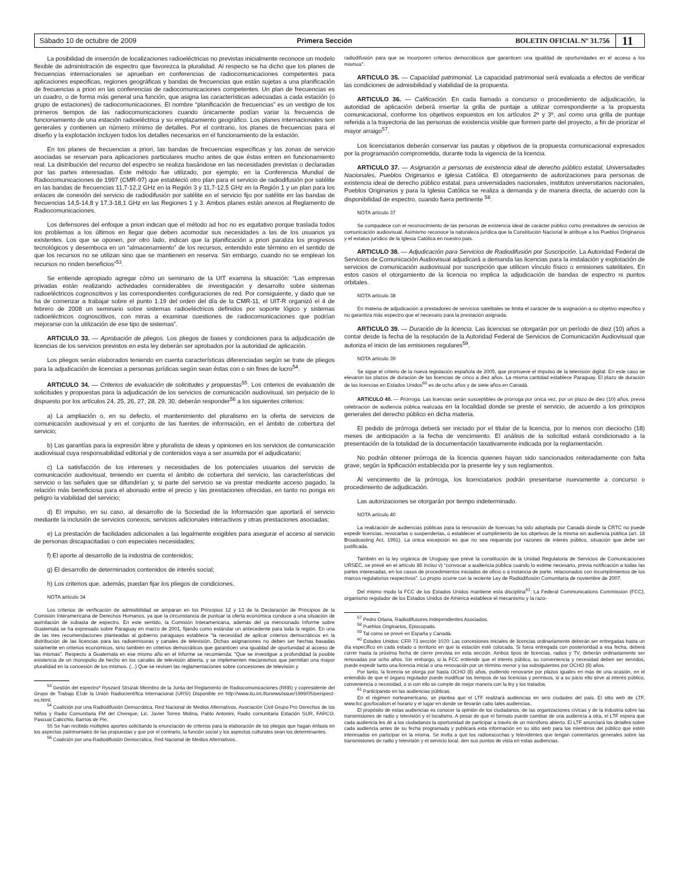Sábado 10 de octubre de 2009 Primera Sección BOLETIN OFICIAL Nº 31.756 11
La posibilidad de inserción de localizaciones radioeléctricas no previstas inicialmente reconoce un modelo flexible de administración de espectro que favorezca la pluralidad. Al respecto se ha dicho que los planes de frecuencias internacionales se aprueban en conferencias de radiocomunicaciones competentes para aplicaciones especificas, regiones geográficas y bandas de frecuencias que están sujetas a una planificación de frecuencias a priori en las conferencias de radiocomunicaciones competentes. Un plan de frecuencias es un cuadro, o de forma más general una función, que asigna las características adecuadas a cada estación (o grupo de estaciones) de radiocomunicaciones. El nombre “planificación de frecuencias” es un vestigio de los primeros tiempos de las radiocomunicaciones cuando únicamente podían variar la frecuencia de funcionamiento de una estación radioeléctrica y su emplazamiento geográfico. Los planes internacionales son generales y contienen un número mínimo de detalles. Por el contrario, los planes de frecuencias para el diseño y la explotación incluyen todos los detalles necesarios en el funcionamiento de la estación.
En los planes de frecuencias a priori, las bandas de frecuencias específicas y las zonas de servicio asociadas se reservan para aplicaciones particulares mucho antes de que éstas entren en funcionamiento real. La distribución del recurso del espectro se realiza basándose en las necesidades previstas o declaradas por las partes interesadas. Este método fue utilizado, por ejemplo, en la Conferencia Mundial de Radiocomunicaciones de 1997 (CMR-97) que estableció otro plan para el servicio de radiodifusión por satélite en las bandas de frecuencias 11,7-12,2 GHz en la Región 3 y 11,7-12,5 GHz en la Región 1 y un plan para los enlaces de conexión del servicio de radiodifusión por satélite en el servicio fijo por satélite en las bandas de frecuencias 14,5-14,8 y 17,3-18,1 GHz en las Regiones 1 y 3. Ambos planes están anexos al Reglamento de Radiocomunicaciones.
Los defensores del enfoque a priori indican que el método ad hoc no es equitativo porque traslada todos los problemas a los últimos en llegar que deben acomodar sus necesidades a las de los usuarios ya existentes. Los que se oponen, por otro lado, indican que la planificación a priori paraliza los progresos tecnológicos y desemboca en un “almacenamiento” de los recursos, entendido este término en el sentido de que los recursos no se utilizan sino que se mantienen en reserva. Sin embargo, cuando no se emplean los recursos no rinden beneficios”<sup>53</sup>.
Se entiende apropiado agregar cómo un seminario de la UIT examina la situación: “Las empresas privadas están realizando actividades considerables de investigación y desarrollo sobre sistemas radioeléctricos cognoscitivos y las correspondientes configuraciones de red. Por consiguiente, y dado que se ha de comenzar a trabajar sobre el punto 1.19 del orden del día de la CMR-11, el UIT-R organizó el 4 de febrero de 2008 un seminario sobre sistemas radioeléctricos definidos por soporte lógico y sistemas radioeléctricos cognoscitivos, con miras a examinar cuestiones de radiocomunicaciones que podrían mejorarse con la utilización de ese tipo de sistemas”.
ARTICULO 33. — Aprobación de pliegos. Los pliegos de bases y condiciones para la adjudicación de licencias de los servicios previstos en esta ley deberán ser aprobados por la autoridad de aplicación.
Los pliegos serán elaborados teniendo en cuenta características diferenciadas según se trate de pliegos para la adjudicación de licencias a personas jurídicas según sean éstas con o sin fines de lucro<sup>54</sup>.
ARTICULO 34. — Criterios de evaluación de solicitudes y propuestas<sup>55</sup>. Los criterios de evaluación de solicitudes y propuestas para la adjudicación de los servicios de comunicación audiovisual, sin perjuicio de lo dispuesto por los artículos 24, 25, 26, 27, 28, 29, 30, deberán responder<sup>56</sup> a los siguientes criterios:
a) La ampliación o, en su defecto, el mantenimiento del pluralismo en la oferta de servicios de comunicación audiovisual y en el conjunto de las fuentes de información, en el ámbito de cobertura del servicio;
b) Las garantías para la expresión libre y pluralista de ideas y opiniones en los servicios de comunicación audiovisual cuya responsabilidad editorial y de contenidos vaya a ser asumida por el adjudicatario;
c) La satisfacción de los intereses y necesidades de los potenciales usuarios del servicio de comunicación audiovisual, teniendo en cuenta el ámbito de cobertura del servicio, las características del servicio o las señales que se difundirían y, si parte del servicio se va prestar mediante acceso pagado, la relación más beneficiosa para el abonado entre el precio y las prestaciones ofrecidas, en tanto no ponga en peligro la viabilidad del servicio;
d) El impulso, en su caso, al desarrollo de la Sociedad de la Información que aportará el servicio mediante la inclusión de servicios conexos, servicios adicionales interactivos y otras prestaciones asociadas;
e) La prestación de facilidades adicionales a las legalmente exigibles para asegurar el acceso al servicio de personas discapacitadas o con especiales necesidades;
f) El aporte al desarrollo de la industria de contenidos;
g) El desarrollo de determinados contenidos de interés social;
h) Los criterios que, además, puedan fijar los pliegos de condiciones.
NOTA artículo 34
Los criterios de verificación de admisibilidad se amparan en los Principios 12 y 13 de la Declaración de Principios de la Comisión Interamericana de Derechos Humanos, ya que la circunstancia de puntuar la oferta económica conduce a una situación de asimilación de subasta de espectro. En este sentido, la Comisión Interamericana, además del ya mencionado Informe sobre Guatemala se ha expresado sobre Paraguay en marzo de 2001, fijando como estándar un antecedente para toda la región. En una de las tres recomendaciones planteadas al gobierno paraguayo establece “la necesidad de aplicar criterios democráticos en la distribución de las licencias para las radioemisoras y canales de televisión. Dichas asignaciones no deben ser hechas basadas solamente en criterios económicos, sino también en criterios democráticos que garanticen una igualdad de oportunidad al acceso de las mismas”. Respecto a Guatemala en ese mismo año en el Informe se recomienda: “Que se investigue a profundidad la posible existencia de un monopolio de hecho en los canales de televisión abierta, y se implementen mecanismos que permitan una mayor pluralidad en la concesión de los mismos. (...) Que se revisen las reglamentaciones sobre concesiones de televisión y
<sup>53</sup> Gestión del espectro* Ryszard Struzak Miembro de la Junta del Reglamento de Radiocomunicaciones (RRB) y copresidente del Grupo de Trabajo E1de la Unión Radiocientífica Internacional (URSI) Disponible en http://www.itu.int./itunews/issue/1999/05/perspect-es.html.
<sup>54</sup> Coalición por una Radiodifusión Democrática, Red Nacional de Medios Alternativos, Asociación Civil Grupo Pro Derechos de los Niños y Radio Comunitaria FM del Chenque, Lic. Javier Torres Molina, Pablo Antonini, Radio comunitaria Estación SUR, FARCO, Pascual Calicchio, Barrios de Pie.
55 Se han recibido múltiples aportes solicitando la enunciación de criterios para la elaboración de los pliegos que hagan énfasis en los aspectos patrimoniales de las propuestas y que por el contrario, la función social y los aspectos culturales sean los determinantes.
<sup>56</sup> Coalición por una Radiodifusión Democrática, Red Nacional de Medios Alternativos.
radiodifusión para que se incorporen criterios democráticos que garanticen una igualdad de oportunidades en el acceso a los mismos”.
ARTICULO 35. — Capacidad patrimonial. La capacidad patrimonial será evaluada a efectos de verificar las condiciones de admisibilidad y viabilidad de la propuesta.
ARTICULO 36. — Calificación. En cada llamado a concurso o procedimiento de adjudicación, la autoridad de aplicación deberá insertar la grilla de puntaje a utilizar correspondiente a la propuesta comunicacional, conforme los objetivos expuestos en los artículos 2º y 3º, así como una grilla de puntaje referida a la trayectoria de las personas de existencia visible que formen parte del proyecto, a fin de priorizar el mayor arraigo<sup>57</sup>.
Los licenciatarios deberán conservar las pautas y objetivos de la propuesta comunicacional expresados por la programación comprometida, durante toda la vigencia de la licencia.
ARTICULO 37. — Asignación a personas de existencia ideal de derecho público estatal, Universidades Nacionales, Pueblos Originarios e Iglesia Católica. El otorgamiento de autorizaciones para personas de existencia ideal de derecho público estatal, para universidades nacionales, institutos universitarios nacionales, Pueblos Originarios y para la Iglesia Católica se realiza a demanda y de manera directa, de acuerdo con la disponibilidad de espectro, cuando fuera pertinente <sup>58</sup>.
NOTA artículo 37
Se compadece con el reconocimiento de las personas de existencia ideal de carácter público como prestadores de servicios de comunicación audiovisual. Asimismo reconoce la naturaleza jurídica que la Constitución Nacional le atribuye a los Pueblos Originarios y el estatus jurídico de la Iglesia Católica en nuestro país.
ARTICULO 38. — Adjudicación para Servicios de Radiodifusión por Suscripción. La Autoridad Federal de Servicios de Comunicación Audiovisual adjudicará a demanda las licencias para la instalación y explotación de servicios de comunicación audiovisual por suscripción que utilicen vínculo físico o emisiones satelitales. En estos casos el otorgamiento de la licencia no implica la adjudicación de bandas de espectro ni puntos orbitales.
NOTA artículo 38
En materia de adjudicación a prestadores de servicios satelitales se limita el carácter de la asignación a su objetivo especifico y no garantiza más espectro que el necesario para la prestación asignada.
ARTICULO 39. — Duración de la licencia. Las licencias se otorgarán por un período de diez (10) años a contar desde la fecha de la resolución de la Autoridad Federal de Servicios de Comunicación Audiovisual que autoriza el inicio de las emisiones regulares<sup>59</sup>.
NOTA artículo 39
Se sigue el criterio de la nueva legislación española de 2005, que promueve el impulso de la televisión digital. En este caso se elevaron los plazos de duración de las licencias de cinco a diez años. La misma cantidad establece Paraguay. El plazo de duración de las licencias en Estados Unidos<sup>60</sup> es de ocho años y de siete años en Canadá.
ARTICULO 40. — Prórroga. Las licencias serán susceptibles de prórroga por única vez, por un plazo de diez (10) años, previa celebración de audiencia pública realizada en la localidad donde se preste el servicio, de acuerdo a los principios generales del derecho público en dicha materia.
El pedido de prórroga deberá ser iniciado por el titular de la licencia, por lo menos con dieciocho (18) meses de anticipación a la fecha de vencimiento. El análisis de la solicitud estará condicionado a la presentación de la totalidad de la documentación taxativamente indicada por la reglamentación.
No podrán obtener prórroga de la licencia quienes hayan sido sancionados reiteradamente con falta grave, según la tipificación establecida por la presente ley y sus reglamentos.
Al vencimiento de la prórroga, los licenciatarios podrán presentarse nuevamente a concurso o procedimiento de adjudicación.
Las autorizaciones se otorgarán por tiempo indeterminado.
NOTA artículo 40
La realización de audiencias públicas para la renovación de licencias ha sido adoptada por Canadá donde la CRTC no puede expedir licencias, revocarlas o suspenderlas, o establecer el cumplimiento de los objetivos de la misma sin audiencia pública (art. 18 Broadcasting Act, 1991). La única excepción es que no sea requerida por razones de interés público, situación que debe ser justificada.
También en la ley orgánica de Uruguay que prevé la constitución de la Unidad Regulatoria de Servicios de Comunicaciones URSEC, se prevé en el artículo 86 inciso v) “convocar a audiencia pública cuando lo estime necesario, previa notificación a todas las partes interesadas, en los casos de procedimientos iniciados de oficio o a instancia de parte, relacionados con incumplimientos de los marcos regulatorios respectivos”. Lo propio ocurre con la reciente Ley de Radiodifusión Comunitaria de noviembre de 2007.
Del mismo modo la FCC de los Estados Unidos mantiene esta disciplina<sup>61</sup>. La Federal Communications Commission (FCC), organismo regulador de los Estados Unidos de América establece el mecanismo y la razo-
<sup>57</sup> Pedro Oitana, Radiodifusores Independientes Asociados.
<sup>58</sup> Pueblos Originarios, Episcopado.
<sup>59</sup> Tal como se prevé en España y Canadá.
<sup>60</sup> Estados Unidos: CFR 73 sección 1020: Las concesiones iniciales de licencias ordinariamente deberán ser entregadas hasta un día específico en cada estado o territorio en que la estación esté colocada. Si fuera entregada con posterioridad a esa fecha, deberá correr hasta la próxima fecha de cierre prevista en esta sección. Ambos tipos de licencias, radios y TV, deberán ordinariamente ser renovadas por ocho años. Sin embargo, si la FCC entiende que el interés público, su conveniencia y necesidad deben ser servidos, puede expedir tanto una licencia inicial o una renovación por un término menor y las subsiguientes por OCHO (8) años.
Por tanto, la licencia se otorga por hasta OCHO (8) años, pudiendo renovarse por plazos iguales en más de una ocasión, en el entendido de que el órgano regulador puede modificar los tiempos de las licencias y permisos, si a su juicio ello sirve al interés público, conveniencia o necesidad, o si con ello se cumple de mejor manera con la ley y los tratados.
<sup>61</sup> Participando en las audiencias públicas.
En el régimen norteamericano, se plantea que el LTF realizará audiencias en seis ciudades del país. El sitio web de LTF, www.fcc.gov/localism el horario y el lugar en donde se llevarán cabo tales audiencias.
El propósito de estas audiencias es conocer la opinión de los ciudadanos, de las organizaciones cívicas y de la industria sobre las transmisiones de radio y televisión y el localismo. A pesar de que el formato puede cambiar de una audiencia a otra, el LTF espera que cada audiencia les dé a los ciudadanos la oportunidad de participar a través de un micrófono abierto. El LTF anunciará los detalles sobre cada audiencia antes de su fecha programada y publicará esta información en su sitio web para los miembros del público que estén interesados en participar en la misma. Se invita a que los radioescuchas y televidentes que tengan comentarios generales sobre las transmisiones de radio y televisión y el servicio local, den sus puntos de vista en estas audiencias.